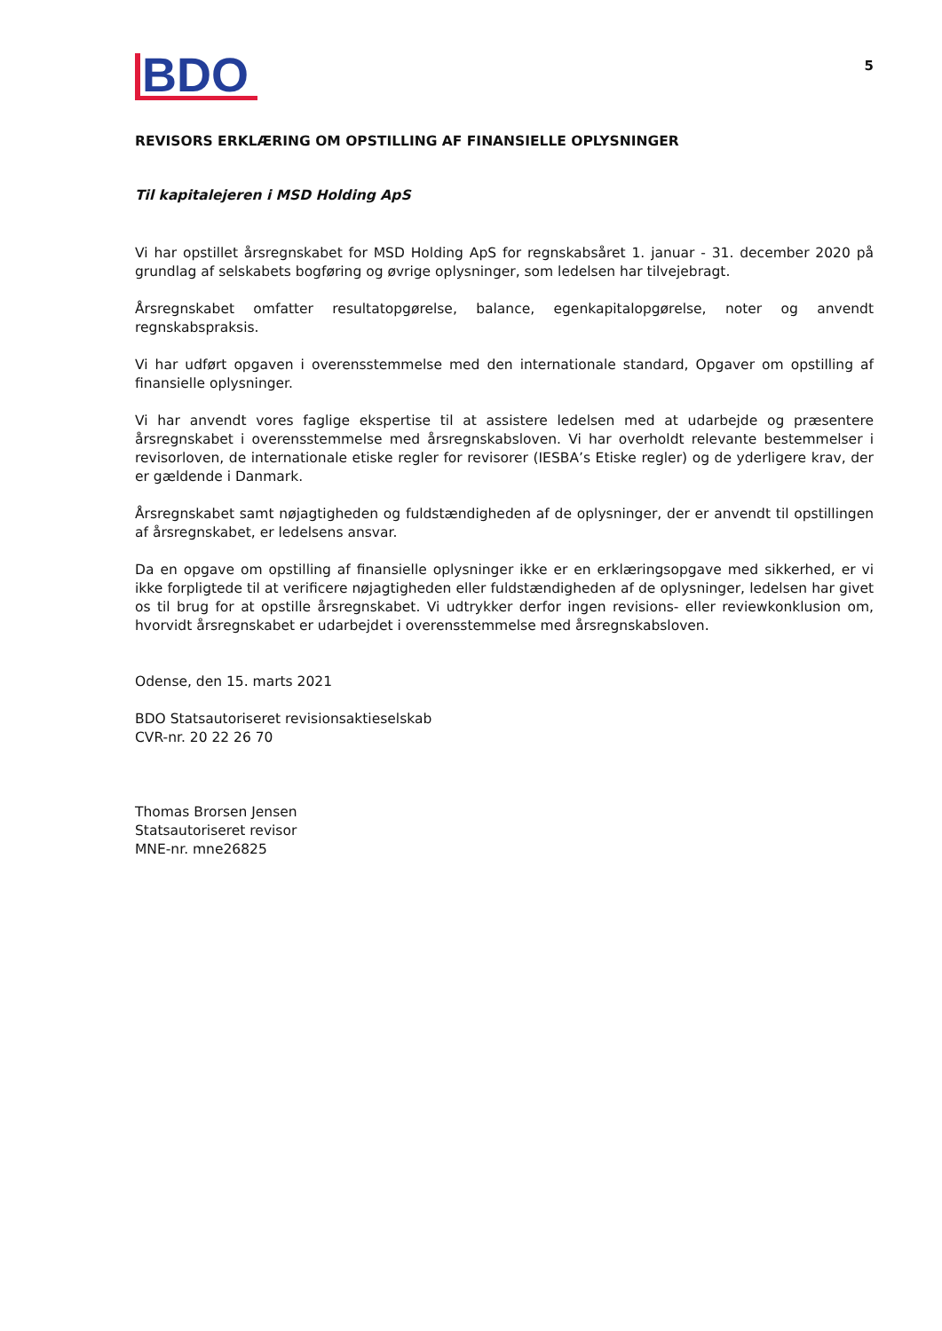BDO
5
REVISORS ERKLÆRING OM OPSTILLING AF FINANSIELLE OPLYSNINGER
Til kapitalejeren i MSD Holding ApS
Vi har opstillet årsregnskabet for MSD Holding ApS for regnskabsåret 1. januar - 31. december 2020 på grundlag af selskabets bogføring og øvrige oplysninger, som ledelsen har tilvejebragt.
Årsregnskabet omfatter resultatopgørelse, balance, egenkapitalopgørelse, noter og anvendt regnskabspraksis.
Vi har udført opgaven i overensstemmelse med den internationale standard, Opgaver om opstilling af finansielle oplysninger.
Vi har anvendt vores faglige ekspertise til at assistere ledelsen med at udarbejde og præsentere årsregnskabet i overensstemmelse med årsregnskabsloven. Vi har overholdt relevante bestemmelser i revisorloven, de internationale etiske regler for revisorer (IESBA’s Etiske regler) og de yderligere krav, der er gældende i Danmark.
Årsregnskabet samt nøjagtigheden og fuldstændigheden af de oplysninger, der er anvendt til opstillingen af årsregnskabet, er ledelsens ansvar.
Da en opgave om opstilling af finansielle oplysninger ikke er en erklæringsopgave med sikkerhed, er vi ikke forpligtede til at verificere nøjagtigheden eller fuldstændigheden af de oplysninger, ledelsen har givet os til brug for at opstille årsregnskabet. Vi udtrykker derfor ingen revisions- eller reviewkonklusion om, hvorvidt årsregnskabet er udarbejdet i overensstemmelse med årsregnskabsloven.
Odense, den 15. marts 2021
BDO Statsautoriseret revisionsaktieselskab
CVR-nr. 20 22 26 70
Thomas Brorsen Jensen
Statsautoriseret revisor
MNE-nr. mne26825